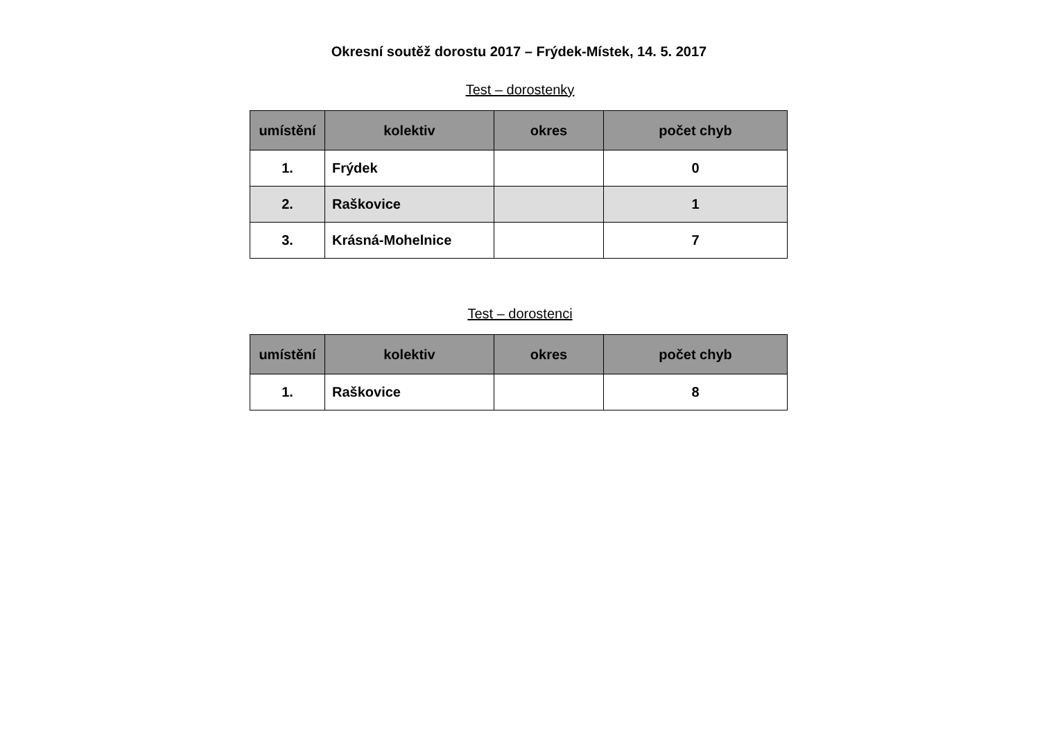Okresní soutěž dorostu 2017 – Frýdek-Místek, 14. 5. 2017
Test – dorostenky
| umístění | kolektiv | okres | počet chyb |
| --- | --- | --- | --- |
| 1. | Frýdek | | 0 |
| 2. | Raškovice | | 1 |
| 3. | Krásná-Mohelnice | | 7 |
Test – dorostenci
| umístění | kolektiv | okres | počet chyb |
| --- | --- | --- | --- |
| 1. | Raškovice | | 8 |